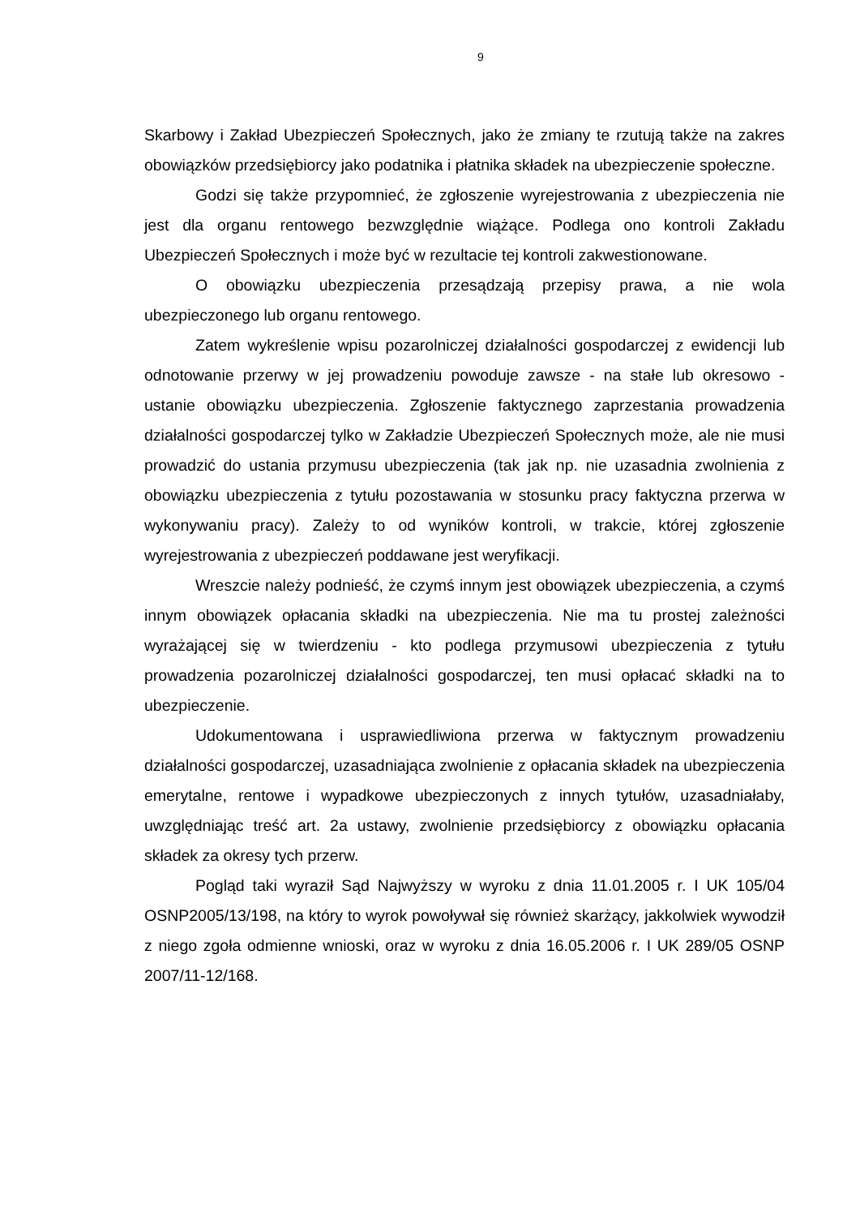9
Skarbowy i Zakład Ubezpieczeń Społecznych, jako że zmiany te rzutują także na zakres obowiązków przedsiębiorcy jako podatnika i płatnika składek na ubezpieczenie społeczne.
Godzi się także przypomnieć, że zgłoszenie wyrejestrowania z ubezpieczenia nie jest dla organu rentowego bezwzględnie wiążące. Podlega ono kontroli Zakładu Ubezpieczeń Społecznych i może być w rezultacie tej kontroli zakwestionowane.
O obowiązku ubezpieczenia przesądzają przepisy prawa, a nie wola ubezpieczonego lub organu rentowego.
Zatem wykreślenie wpisu pozarolniczej działalności gospodarczej z ewidencji lub odnotowanie przerwy w jej prowadzeniu powoduje zawsze - na stałe lub okresowo - ustanie obowiązku ubezpieczenia. Zgłoszenie faktycznego zaprzestania prowadzenia działalności gospodarczej tylko w Zakładzie Ubezpieczeń Społecznych może, ale nie musi prowadzić do ustania przymusu ubezpieczenia (tak jak np. nie uzasadnia zwolnienia z obowiązku ubezpieczenia z tytułu pozostawania w stosunku pracy faktyczna przerwa w wykonywaniu pracy). Zależy to od wyników kontroli, w trakcie, której zgłoszenie wyrejestrowania z ubezpieczeń poddawane jest weryfikacji.
Wreszcie należy podnieść, że czymś innym jest obowiązek ubezpieczenia, a czymś innym obowiązek opłacania składki na ubezpieczenia. Nie ma tu prostej zależności wyrażającej się w twierdzeniu - kto podlega przymusowi ubezpieczenia z tytułu prowadzenia pozarolniczej działalności gospodarczej, ten musi opłacać składki na to ubezpieczenie.
Udokumentowana i usprawiedliwiona przerwa w faktycznym prowadzeniu działalności gospodarczej, uzasadniająca zwolnienie z opłacania składek na ubezpieczenia emerytalne, rentowe i wypadkowe ubezpieczonych z innych tytułów, uzasadniałaby, uwzględniając treść art. 2a ustawy, zwolnienie przedsiębiorcy z obowiązku opłacania składek za okresy tych przerw.
Pogląd taki wyraził Sąd Najwyższy w wyroku z dnia 11.01.2005 r. I UK 105/04 OSNP2005/13/198, na który to wyrok powoływał się również skarżący, jakkolwiek wywodził z niego zgoła odmienne wnioski, oraz w wyroku z dnia 16.05.2006 r. I UK 289/05 OSNP 2007/11-12/168.